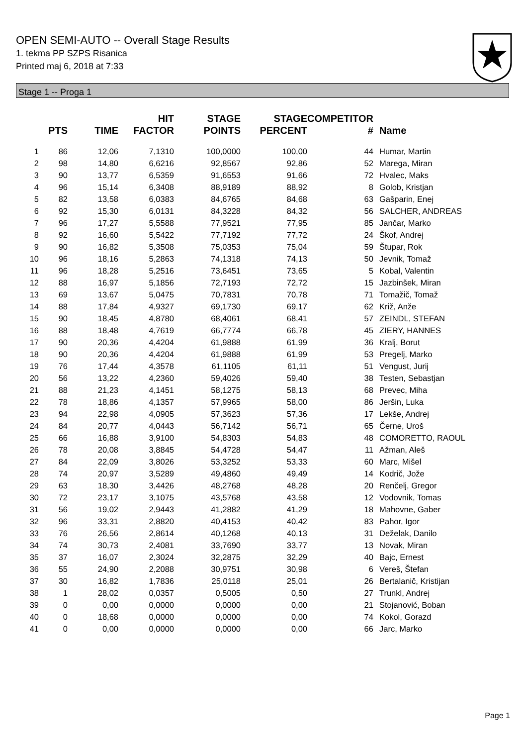OPEN SEMI-AUTO -- Overall Stage Results
1. tekma PP SZPS Risanica
Printed maj 6, 2018 at 7:33
Stage 1 -- Proga 1
| | PTS | TIME | HIT FACTOR | STAGE POINTS | STAGE PERCENT | COMPETITOR # | Name |
| --- | --- | --- | --- | --- | --- | --- | --- |
| 1 | 86 | 12,06 | 7,1310 | 100,0000 | 100,00 | 44 | Humar, Martin |
| 2 | 98 | 14,80 | 6,6216 | 92,8567 | 92,86 | 52 | Marega, Miran |
| 3 | 90 | 13,77 | 6,5359 | 91,6553 | 91,66 | 72 | Hvalec, Maks |
| 4 | 96 | 15,14 | 6,3408 | 88,9189 | 88,92 | 8 | Golob, Kristjan |
| 5 | 82 | 13,58 | 6,0383 | 84,6765 | 84,68 | 63 | Gašparin, Enej |
| 6 | 92 | 15,30 | 6,0131 | 84,3228 | 84,32 | 56 | SALCHER, ANDREAS |
| 7 | 96 | 17,27 | 5,5588 | 77,9521 | 77,95 | 85 | Jančar, Marko |
| 8 | 92 | 16,60 | 5,5422 | 77,7192 | 77,72 | 24 | Škof, Andrej |
| 9 | 90 | 16,82 | 5,3508 | 75,0353 | 75,04 | 59 | Štupar, Rok |
| 10 | 96 | 18,16 | 5,2863 | 74,1318 | 74,13 | 50 | Jevnik, Tomaž |
| 11 | 96 | 18,28 | 5,2516 | 73,6451 | 73,65 | 5 | Kobal, Valentin |
| 12 | 88 | 16,97 | 5,1856 | 72,7193 | 72,72 | 15 | Jazbinšek, Miran |
| 13 | 69 | 13,67 | 5,0475 | 70,7831 | 70,78 | 71 | Tomažič, Tomaž |
| 14 | 88 | 17,84 | 4,9327 | 69,1730 | 69,17 | 62 | Križ, Anže |
| 15 | 90 | 18,45 | 4,8780 | 68,4061 | 68,41 | 57 | ZEINDL, STEFAN |
| 16 | 88 | 18,48 | 4,7619 | 66,7774 | 66,78 | 45 | ZIERY, HANNES |
| 17 | 90 | 20,36 | 4,4204 | 61,9888 | 61,99 | 36 | Kralj, Borut |
| 18 | 90 | 20,36 | 4,4204 | 61,9888 | 61,99 | 53 | Pregelj, Marko |
| 19 | 76 | 17,44 | 4,3578 | 61,1105 | 61,11 | 51 | Vengust, Jurij |
| 20 | 56 | 13,22 | 4,2360 | 59,4026 | 59,40 | 38 | Testen, Sebastjan |
| 21 | 88 | 21,23 | 4,1451 | 58,1275 | 58,13 | 68 | Prevec, Miha |
| 22 | 78 | 18,86 | 4,1357 | 57,9965 | 58,00 | 86 | Jeršin, Luka |
| 23 | 94 | 22,98 | 4,0905 | 57,3623 | 57,36 | 17 | Lekše, Andrej |
| 24 | 84 | 20,77 | 4,0443 | 56,7142 | 56,71 | 65 | Černe, Uroš |
| 25 | 66 | 16,88 | 3,9100 | 54,8303 | 54,83 | 48 | COMORETTO, RAOUL |
| 26 | 78 | 20,08 | 3,8845 | 54,4728 | 54,47 | 11 | Ažman, Aleš |
| 27 | 84 | 22,09 | 3,8026 | 53,3252 | 53,33 | 60 | Marc, Mišel |
| 28 | 74 | 20,97 | 3,5289 | 49,4860 | 49,49 | 14 | Kodrič, Jože |
| 29 | 63 | 18,30 | 3,4426 | 48,2768 | 48,28 | 20 | Renčelj, Gregor |
| 30 | 72 | 23,17 | 3,1075 | 43,5768 | 43,58 | 12 | Vodovnik, Tomas |
| 31 | 56 | 19,02 | 2,9443 | 41,2882 | 41,29 | 18 | Mahovne, Gaber |
| 32 | 96 | 33,31 | 2,8820 | 40,4153 | 40,42 | 83 | Pahor, Igor |
| 33 | 76 | 26,56 | 2,8614 | 40,1268 | 40,13 | 31 | Deželak, Danilo |
| 34 | 74 | 30,73 | 2,4081 | 33,7690 | 33,77 | 13 | Novak, Miran |
| 35 | 37 | 16,07 | 2,3024 | 32,2875 | 32,29 | 40 | Bajc, Ernest |
| 36 | 55 | 24,90 | 2,2088 | 30,9751 | 30,98 | 6 | Vereš, Štefan |
| 37 | 30 | 16,82 | 1,7836 | 25,0118 | 25,01 | 26 | Bertalanič, Kristijan |
| 38 | 1 | 28,02 | 0,0357 | 0,5005 | 0,50 | 27 | Trunkl, Andrej |
| 39 | 0 | 0,00 | 0,0000 | 0,0000 | 0,00 | 21 | Stojanović, Boban |
| 40 | 0 | 18,68 | 0,0000 | 0,0000 | 0,00 | 74 | Kokol, Gorazd |
| 41 | 0 | 0,00 | 0,0000 | 0,0000 | 0,00 | 66 | Jarc, Marko |
Page 1